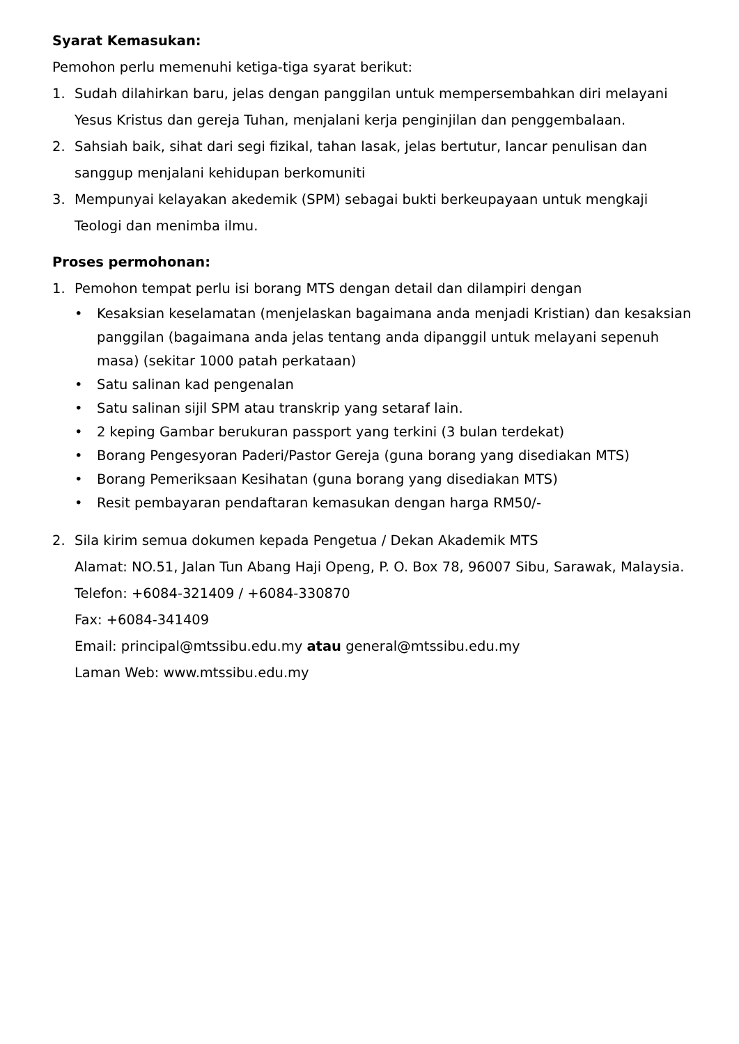Syarat Kemasukan:
Pemohon perlu memenuhi ketiga-tiga syarat berikut:
1. Sudah dilahirkan baru, jelas dengan panggilan untuk mempersembahkan diri melayani Yesus Kristus dan gereja Tuhan, menjalani kerja penginjilan dan penggembalaan.
2. Sahsiah baik, sihat dari segi fizikal, tahan lasak, jelas bertutur, lancar penulisan dan sanggup menjalani kehidupan berkomuniti
3. Mempunyai kelayakan akedemik (SPM) sebagai bukti berkeupayaan untuk mengkaji Teologi dan menimba ilmu.
Proses permohonan:
1. Pemohon tempat perlu isi borang MTS dengan detail dan dilampiri dengan
• Kesaksian keselamatan (menjelaskan bagaimana anda menjadi Kristian) dan kesaksian panggilan (bagaimana anda jelas tentang anda dipanggil untuk melayani sepenuh masa) (sekitar 1000 patah perkataan)
• Satu salinan kad pengenalan
• Satu salinan sijil SPM atau transkrip yang setaraf lain.
• 2 keping Gambar berukuran passport yang terkini (3 bulan terdekat)
• Borang Pengesyoran Paderi/Pastor Gereja (guna borang yang disediakan MTS)
• Borang Pemeriksaan Kesihatan (guna borang yang disediakan MTS)
• Resit pembayaran pendaftaran kemasukan dengan harga RM50/-
2. Sila kirim semua dokumen kepada Pengetua / Dekan Akademik MTS
Alamat: NO.51, Jalan Tun Abang Haji Openg, P. O. Box 78, 96007 Sibu, Sarawak, Malaysia.
Telefon: +6084-321409 / +6084-330870
Fax: +6084-341409
Email: principal@mtssibu.edu.my atau general@mtssibu.edu.my
Laman Web: www.mtssibu.edu.my